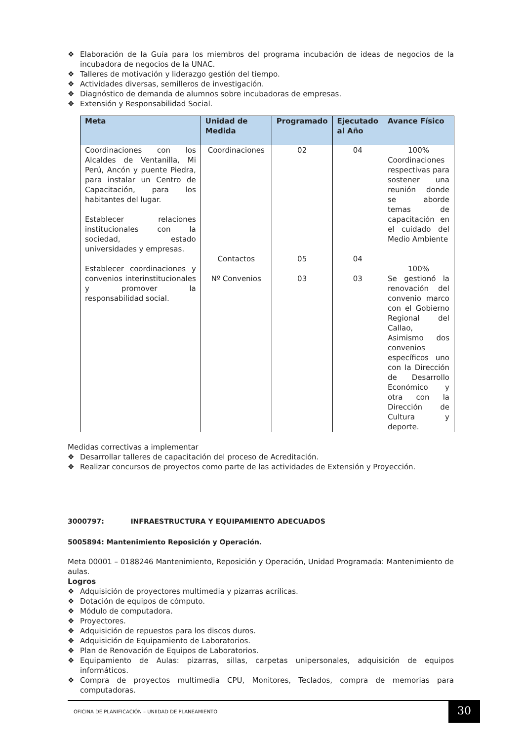❖ Elaboración de la Guía para los miembros del programa incubación de ideas de negocios de la incubadora de negocios de la UNAC.
❖ Talleres de motivación y liderazgo gestión del tiempo.
❖ Actividades diversas, semilleros de investigación.
❖ Diagnóstico de demanda de alumnos sobre incubadoras de empresas.
❖ Extensión y Responsabilidad Social.
| Meta | Unidad de Medida | Programado | Ejecutado al Año | Avance Físico |
| --- | --- | --- | --- | --- |
| Coordinaciones con los Alcaldes de Ventanilla, Mi Perú, Ancón y puente Piedra, para instalar un Centro de Capacitación, para los habitantes del lugar. Establecer relaciones institucionales con la sociedad, estado universidades y empresas. Establecer coordinaciones y convenios interinstitucionales y promover la responsabilidad social. | Coordinaciones Contactos Nº Convenios | 02 05 03 | 04 04 03 | 100% Coordinaciones respectivas para sostener una reunión donde se aborde temas de capacitación en el cuidado del Medio Ambiente 100% Se gestionó la renovación del convenio marco con el Gobierno Regional del Callao, Asimismo dos convenios específicos uno con la Dirección de Desarrollo Económico y otra con la Dirección de Cultura y deporte. |
Medidas correctivas a implementar
❖ Desarrollar talleres de capacitación del proceso de Acreditación.
❖ Realizar concursos de proyectos como parte de las actividades de Extensión y Proyección.
3000797: INFRAESTRUCTURA Y EQUIPAMIENTO ADECUADOS
5005894: Mantenimiento Reposición y Operación.
Meta 00001 – 0188246 Mantenimiento, Reposición y Operación, Unidad Programada: Mantenimiento de aulas.
Logros
❖ Adquisición de proyectores multimedia y pizarras acrílicas.
❖ Dotación de equipos de cómputo.
❖ Módulo de computadora.
❖ Proyectores.
❖ Adquisición de repuestos para los discos duros.
❖ Adquisición de Equipamiento de Laboratorios.
❖ Plan de Renovación de Equipos de Laboratorios.
❖ Equipamiento de Aulas: pizarras, sillas, carpetas unipersonales, adquisición de equipos informáticos.
❖ Compra de proyectos multimedia CPU, Monitores, Teclados, compra de memorias para computadoras.
OFICINA DE PLANIFICACIÓN – UNIIDAD DE PLANEAMIENTO
30